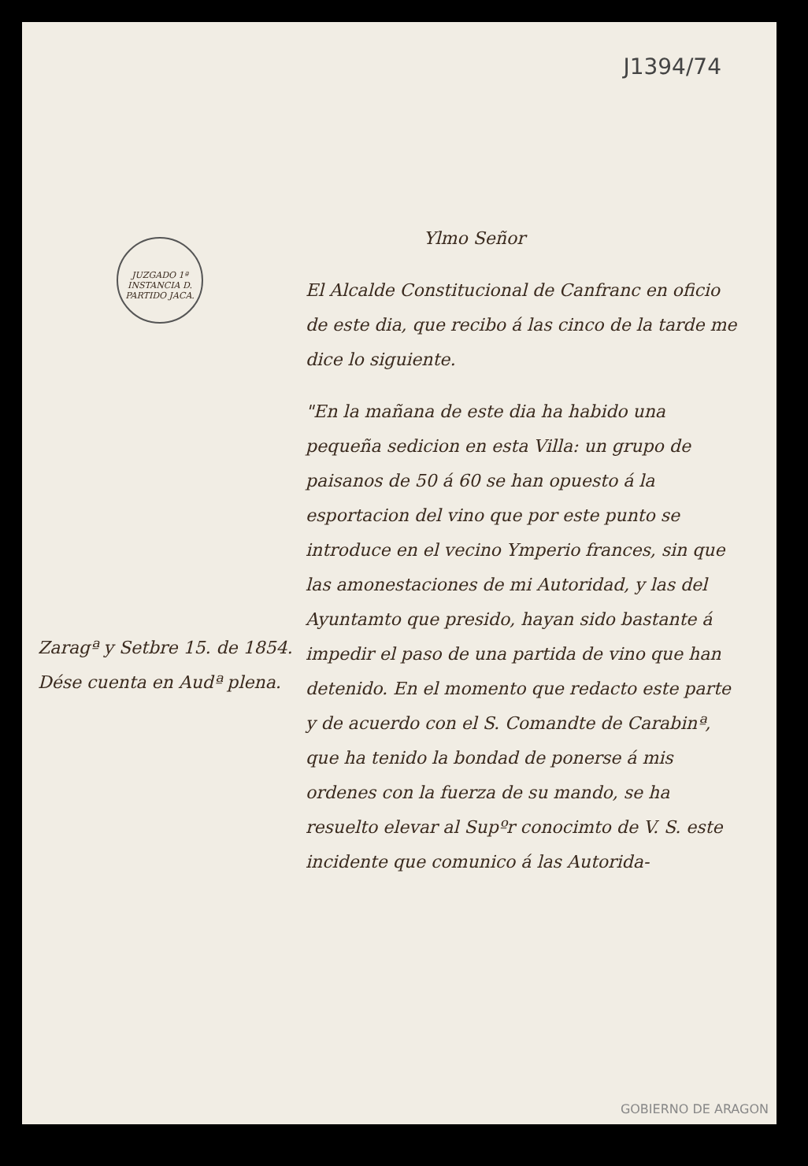J1394/74
JUZGADO 1ª INSTANCIA D. PARTIDO JACA.
Zaragª y Setbre 15. de 1854.
Dése cuenta en Audª plena.
Ylmo Señor
El Alcalde Constitucional de Canfranc en oficio de este dia, que recibo á las cinco de la tarde me dice lo siguiente.
"En la mañana de este dia ha habido una pequeña sedicion en esta Villa: un grupo de paisanos de 50 á 60 se han opuesto á la esportacion del vino que por este punto se introduce en el vecino Ymperio frances, sin que las amonestaciones de mi Autoridad, y las del Ayuntamto que presido, hayan sido bastante á impedir el paso de una partida de vino que han detenido. En el momento que redacto este parte y de acuerdo con el S. Comandte de Carabinª, que ha tenido la bondad de ponerse á mis ordenes con la fuerza de su mando, se ha resuelto elevar al Supºr conocimto de V. S. este incidente que comunico á las Autorida-
GOBIERNO DE ARAGON